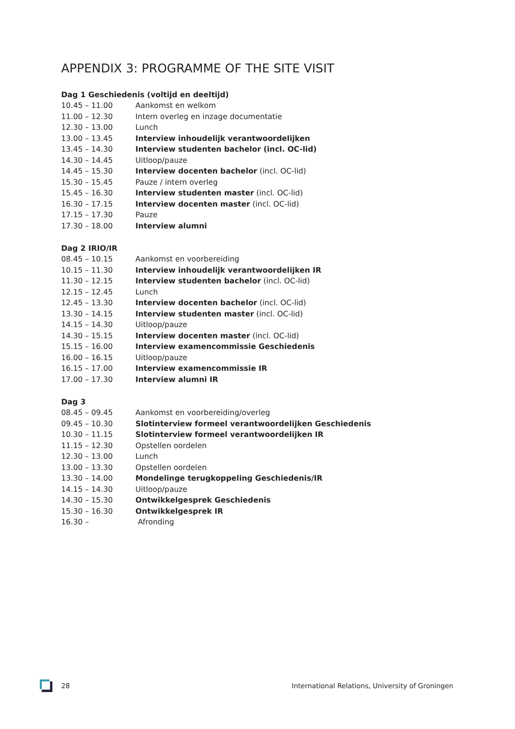APPENDIX 3: PROGRAMME OF THE SITE VISIT
Dag 1 Geschiedenis (voltijd en deeltijd)
| 10.45 – 11.00 | Aankomst en welkom |
| 11.00 – 12.30 | Intern overleg en inzage documentatie |
| 12.30 – 13.00 | Lunch |
| 13.00 – 13.45 | Interview inhoudelijk verantwoordelijken |
| 13.45 – 14.30 | Interview studenten bachelor (incl. OC-lid) |
| 14.30 – 14.45 | Uitloop/pauze |
| 14.45 – 15.30 | Interview docenten bachelor (incl. OC-lid) |
| 15.30 – 15.45 | Pauze / intern overleg |
| 15.45 – 16.30 | Interview studenten master (incl. OC-lid) |
| 16.30 – 17.15 | Interview docenten master (incl. OC-lid) |
| 17.15 – 17.30 | Pauze |
| 17.30 – 18.00 | Interview alumni |
Dag 2 IRIO/IR
| 08.45 – 10.15 | Aankomst en voorbereiding |
| 10.15 – 11.30 | Interview inhoudelijk verantwoordelijken IR |
| 11.30 – 12.15 | Interview studenten bachelor (incl. OC-lid) |
| 12.15 – 12.45 | Lunch |
| 12.45 – 13.30 | Interview docenten bachelor (incl. OC-lid) |
| 13.30 – 14.15 | Interview studenten master (incl. OC-lid) |
| 14.15 – 14.30 | Uitloop/pauze |
| 14.30 – 15.15 | Interview docenten master (incl. OC-lid) |
| 15.15 – 16.00 | Interview examencommissie Geschiedenis |
| 16.00 – 16.15 | Uitloop/pauze |
| 16.15 – 17.00 | Interview examencommissie IR |
| 17.00 – 17.30 | Interview alumni IR |
Dag 3
| 08.45 – 09.45 | Aankomst en voorbereiding/overleg |
| 09.45 – 10.30 | Slotinterview formeel verantwoordelijken Geschiedenis |
| 10.30 – 11.15 | Slotinterview formeel verantwoordelijken IR |
| 11.15 – 12.30 | Opstellen oordelen |
| 12.30 – 13.00 | Lunch |
| 13.00 – 13.30 | Opstellen oordelen |
| 13.30 – 14.00 | Mondelinge terugkoppeling Geschiedenis/IR |
| 14.15 – 14.30 | Uitloop/pauze |
| 14.30 – 15.30 | Ontwikkelgesprek Geschiedenis |
| 15.30 – 16.30 | Ontwikkelgesprek IR |
| 16.30 – | Afronding |
28 International Relations, University of Groningen